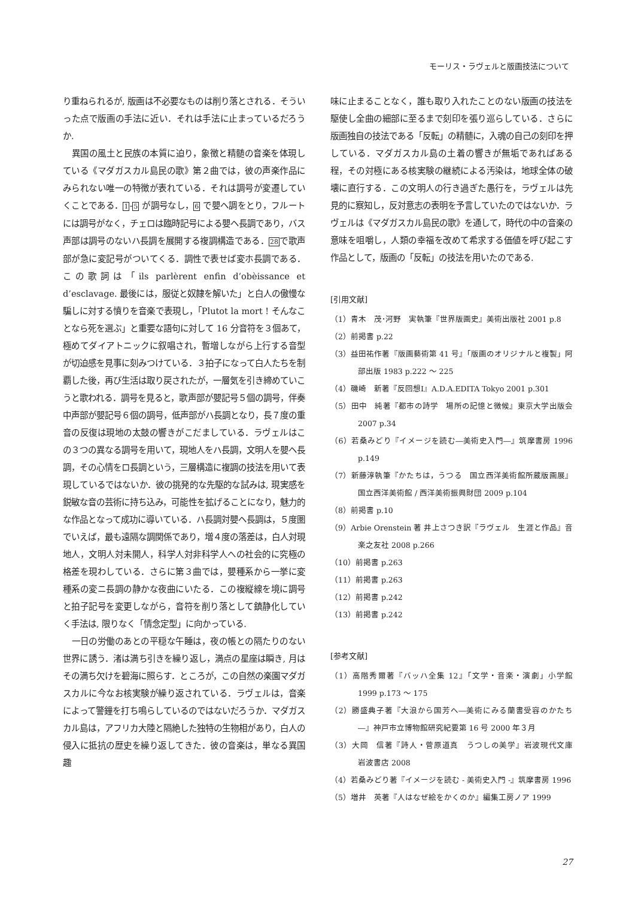モーリス・ラヴェルと版画技法について
り重ねられるが, 版画は不必要なものは削り落とされる．そういった点で版画の手法に近い．それは手法に止まっているだろうか.
異国の風土と民族の本質に迫り，象徴と精髄の音楽を体現している《マダガスカル島民の歌》第２曲では，彼の声楽作品にみられない唯一の特徴が表れている．それは調号が変遷していくことである．1-5 が調号なし，6 で嬰ヘ調をとり，フルートには調号がなく，チェロは臨時記号による嬰ヘ長調であり，バス声部は調号のないハ長調を展開する複調構造である．28で歌声部が急に変記号がついてくる．調性で表せば変ホ長調である．この歌詞は「ils parlèrent enfin d’obèissance et d’esclavage. 最後には，服従と奴隷を解いた」と白人の傲慢な騙しに対する憤りを音楽で表現し，「Plutot la mort ! そんなことなら死を選ぶ」と重要な語句に対して 16 分音符を３個あて，極めてダイアトニックに叙唱され，暫増しながら上行する音型が切迫感を見事に刻みつけている．３拍子になって白人たちを制覇した後，再び生活は取り戻されたが，一層気を引き締めていこうと歌われる．調号を見ると，歌声部が嬰記号５個の調号，伴奏中声部が嬰記号６個の調号，低声部がハ長調となり，長７度の重音の反復は現地の太鼓の響きがこだましている．ラヴェルはこの３つの異なる調号を用いて，現地人をハ長調，文明人を嬰ヘ長調，その心情をロ長調という，三層構造に複調の技法を用いて表現しているではないか．彼の挑発的な先駆的な試みは, 現実感を鋭敏な音の芸術に持ち込み，可能性を拡げることになり，魅力的な作品となって成功に導いている．ハ長調対嬰ヘ長調は，５度圏でいえば，最も遠隔な調関係であり，増４度の落差は，白人対現地人，文明人対未開人，科学人対非科学人への社会的に究極の格差を現わしている．さらに第３曲では，嬰種系から一挙に変種系の変ニ長調の静かな夜曲にいたる．この複縦線を境に調号と拍子記号を変更しながら，音符を削り落として鎮静化していく手法は, 限りなく「情念定型」に向かっている.
一日の労働のあとの平穏な午睡は，夜の帳との隔たりのない世界に誘う．渚は満ち引きを繰り返し，満点の星座は瞬き, 月はその満ち欠けを碧海に照らす．ところが，この自然の楽園マダガスカルに今なお核実験が繰り返されている．ラヴェルは，音楽によって警鐘を打ち鳴らしているのではないだろうか．マダガスカル島は，アフリカ大陸と隔絶した独特の生物相があり，白人の侵入に抵抗の歴史を繰り返してきた．彼の音楽は，単なる異国趣
味に止まることなく，誰も取り入れたことのない版画の技法を駆使し全曲の細部に至るまで刻印を張り巡らしている．さらに版画独自の技法である「反転」の精髄に，入魂の自己の刻印を押している．マダガスカル島の土着の響きが無垢であればある程，その対極にある核実験の継続による汚染は，地球全体の破壊に直行する．この文明人の行き過ぎた愚行を，ラヴェルは先見的に察知し，反対意志の表明を予言していたのではないか．ラヴェルは《マダガスカル島民の歌》を通して，時代の中の音楽の意味を咀嚼し，人類の幸福を改めて希求する価値を呼び起こす作品として，版画の「反転」の技法を用いたのである.
[引用文献]
（1）青木　茂･河野　実執筆『世界版画史』美術出版社 2001 p.8
（2）前掲書 p.22
（3）益田祐作著『版画藝術第 41 号』「版画のオリジナルと複製」阿部出版 1983 p.222 ～ 225
（4）磯崎　新著『反回想Ⅰ』A.D.A.EDITA Tokyo 2001 p.301
（5）田中　純著『都市の詩学　場所の記憶と徴候』東京大学出版会 2007 p.34
（6）若桑みどり『イメージを読む―美術史入門―』筑摩書房 1996 p.149
（7）新藤淳執筆『かたちは，うつる　国立西洋美術館所蔵版画展』国立西洋美術館 / 西洋美術振興財団 2009 p.104
（8）前掲書 p.10
（9）Arbie Orenstein 著 井上さつき訳『ラヴェル　生涯と作品』音楽之友社 2008 p.266
（10）前掲書 p.263
（11）前掲書 p.263
（12）前掲書 p.242
（13）前掲書 p.242
[参考文献]
（1）高階秀爾著『バッハ全集 12』「文学・音楽・演劇」小学館 1999 p.173 ～ 175
（2）勝盛典子著『大浪から国芳へ―美術にみる蘭書受容のかたち―』神戸市立博物館研究紀要第 16 号 2000 年３月
（3）大岡　信著『詩人・菅原道真　うつしの美学』岩波現代文庫　岩波書店 2008
（4）若桑みどり著『イメージを読む - 美術史入門 -』筑摩書房 1996
（5）増井　英著『人はなぜ絵をかくのか』編集工房ノア 1999
27